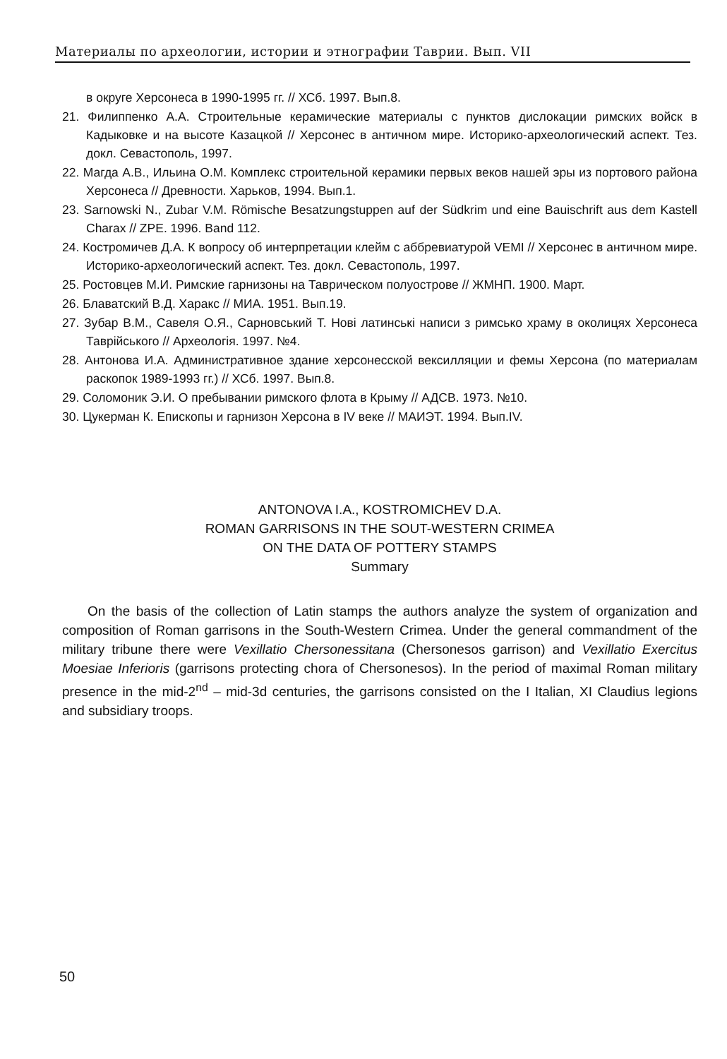Материалы по археологии, истории и этнографии Таврии. Вып. VII
в округе Херсонеса в 1990-1995 гг. // ХСб. 1997. Вып.8.
21. Филиппенко А.А. Строительные керамические материалы с пунктов дислокации римских войск в Кадыковке и на высоте Казацкой // Херсонес в античном мире. Историко-археологический аспект. Тез. докл. Севастополь, 1997.
22. Магда А.В., Ильина О.М. Комплекс строительной керамики первых веков нашей эры из портового района Херсонеса // Древности. Харьков, 1994. Вып.1.
23. Sarnowski N., Zubar V.M. Römische Besatzungstuppen auf der Südkrim und eine Bauischrift aus dem Kastell Charax // ZPE. 1996. Band 112.
24. Костромичев Д.А. К вопросу об интерпретации клейм с аббревиатурой VEMI // Херсонес в античном мире. Историко-археологический аспект. Тез. докл. Севастополь, 1997.
25. Ростовцев М.И. Римские гарнизоны на Таврическом полуострове // ЖМНП. 1900. Март.
26. Блаватский В.Д. Харакс // МИА. 1951. Вып.19.
27. Зубар В.М., Савеля О.Я., Сарновський Т. Нові латинські написи з римсько храму в околицях Херсонеса Таврійського // Археологія. 1997. №4.
28. Антонова И.А. Административное здание херсонесской вексилляции и фемы Херсона (по материалам раскопок 1989-1993 гг.) // ХСб. 1997. Вып.8.
29. Соломоник Э.И. О пребывании римского флота в Крыму // АДСВ. 1973. №10.
30. Цукерман К. Епископы и гарнизон Херсона в IV веке // МАИЭТ. 1994. Вып.IV.
ANTONOVA I.A., KOSTROMICHEV D.A.
ROMAN GARRISONS IN THE SOUT-WESTERN CRIMEA
ON THE DATA OF POTTERY STAMPS
Summary
On the basis of the collection of Latin stamps the authors analyze the system of organization and composition of Roman garrisons in the South-Western Crimea. Under the general commandment of the military tribune there were Vexillatio Chersonessitana (Chersonesos garrison) and Vexillatio Exercitus Moesiae Inferioris (garrisons protecting chora of Chersonesos). In the period of maximal Roman military presence in the mid-2<sup>nd</sup> – mid-3d centuries, the garrisons consisted on the I Italian, XI Claudius legions and subsidiary troops.
50